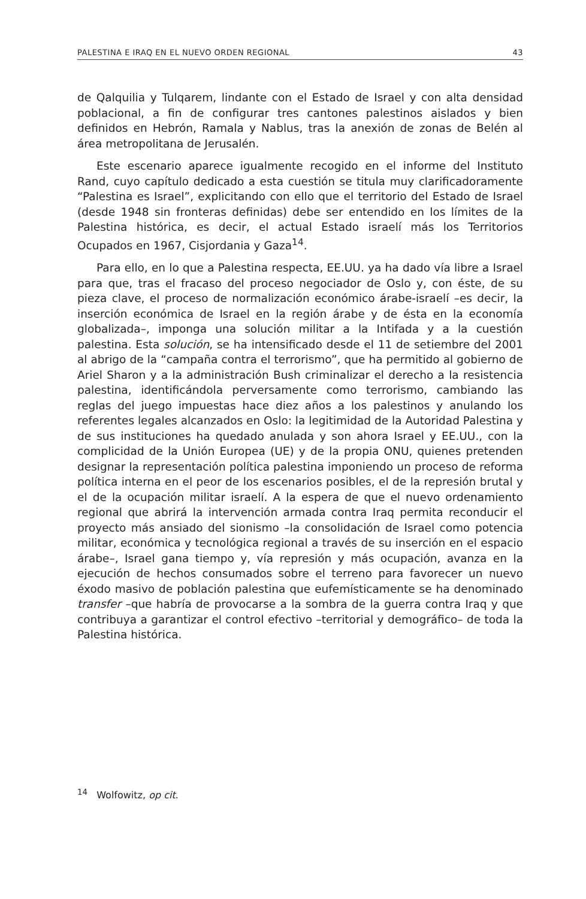PALESTINA E IRAQ EN EL NUEVO ORDEN REGIONAL 43
de Qalquilia y Tulqarem, lindante con el Estado de Israel y con alta densidad poblacional, a fin de configurar tres cantones palestinos aislados y bien definidos en Hebrón, Ramala y Nablus, tras la anexión de zonas de Belén al área metropolitana de Jerusalén.
Este escenario aparece igualmente recogido en el informe del Instituto Rand, cuyo capítulo dedicado a esta cuestión se titula muy clarificadoramente “Palestina es Israel”, explicitando con ello que el territorio del Estado de Israel (desde 1948 sin fronteras definidas) debe ser entendido en los límites de la Palestina histórica, es decir, el actual Estado israelí más los Territorios Ocupados en 1967, Cisjordania y Gaza<sup>14</sup>.
Para ello, en lo que a Palestina respecta, EE.UU. ya ha dado vía libre a Israel para que, tras el fracaso del proceso negociador de Oslo y, con éste, de su pieza clave, el proceso de normalización económico árabe-israelí –es decir, la inserción económica de Israel en la región árabe y de ésta en la economía globalizada–, imponga una solución militar a la Intifada y a la cuestión palestina. Esta solución, se ha intensificado desde el 11 de setiembre del 2001 al abrigo de la “campaña contra el terrorismo”, que ha permitido al gobierno de Ariel Sharon y a la administración Bush criminalizar el derecho a la resistencia palestina, identificándola perversamente como terrorismo, cambiando las reglas del juego impuestas hace diez años a los palestinos y anulando los referentes legales alcanzados en Oslo: la legitimidad de la Autoridad Palestina y de sus instituciones ha quedado anulada y son ahora Israel y EE.UU., con la complicidad de la Unión Europea (UE) y de la propia ONU, quienes pretenden designar la representación política palestina imponiendo un proceso de reforma política interna en el peor de los escenarios posibles, el de la represión brutal y el de la ocupación militar israelí. A la espera de que el nuevo ordenamiento regional que abrirá la intervención armada contra Iraq permita reconducir el proyecto más ansiado del sionismo –la consolidación de Israel como potencia militar, económica y tecnológica regional a través de su inserción en el espacio árabe–, Israel gana tiempo y, vía represión y más ocupación, avanza en la ejecución de hechos consumados sobre el terreno para favorecer un nuevo éxodo masivo de población palestina que eufemísticamente se ha denominado transfer –que habría de provocarse a la sombra de la guerra contra Iraq y que contribuya a garantizar el control efectivo –territorial y demográfico– de toda la Palestina histórica.
<sup>14</sup> Wolfowitz, op cit.